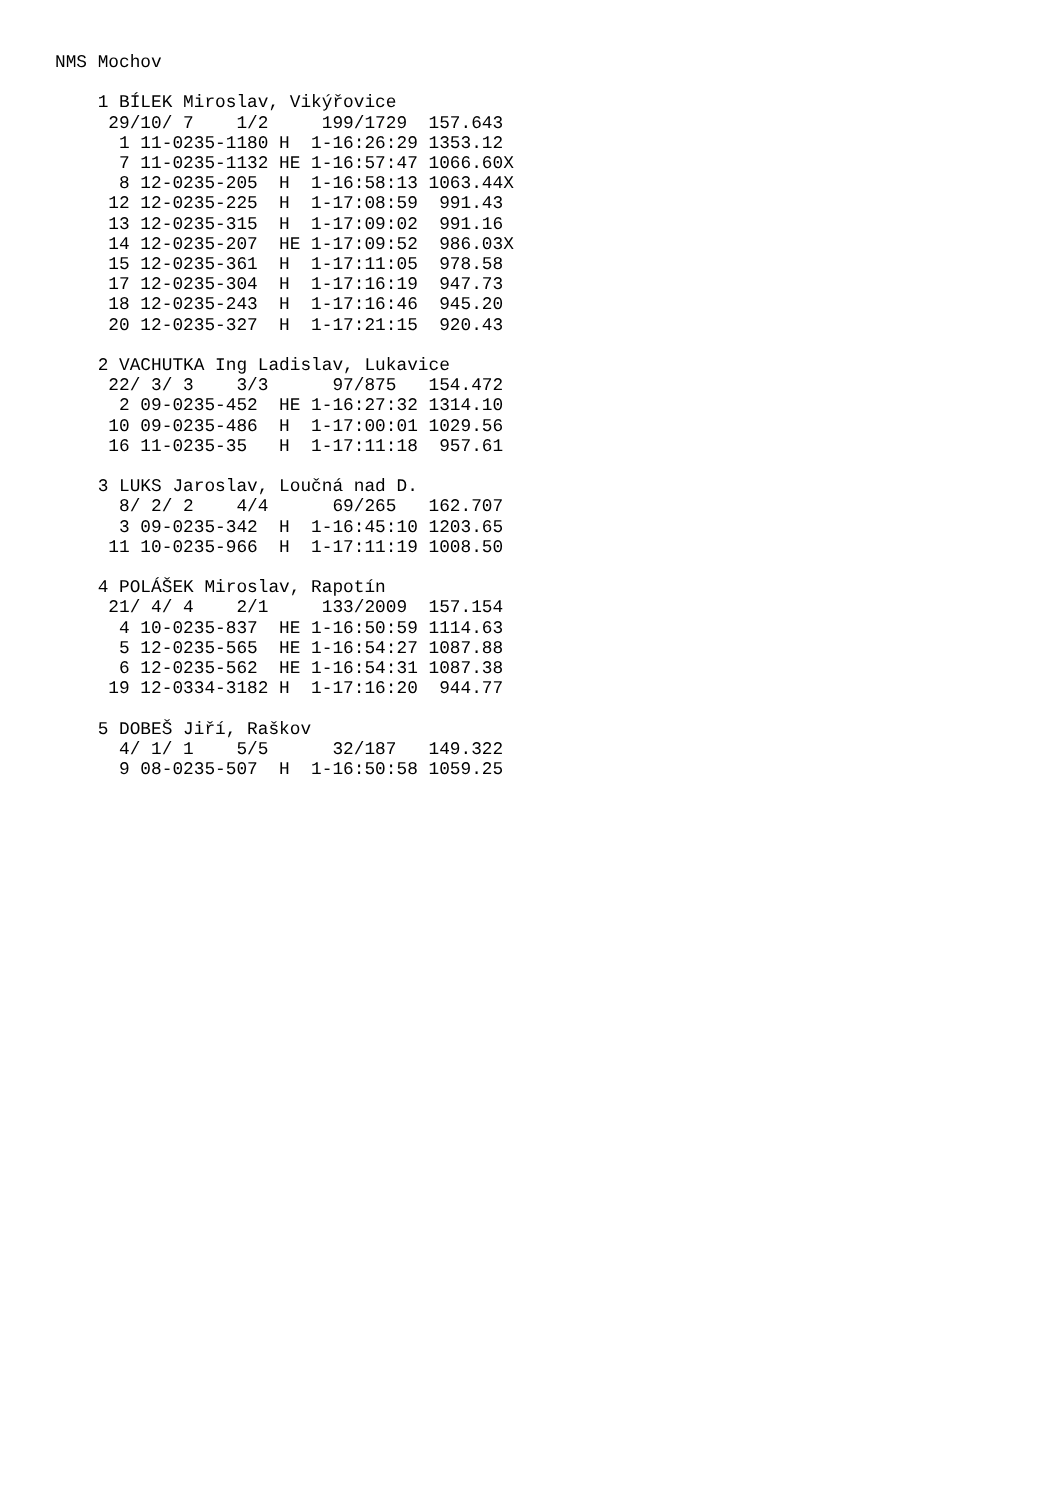NMS Mochov

    1 BÍLEK Miroslav, Vikýřovice
     29/10/ 7    1/2     199/1729  157.643
      1 11-0235-1180 H  1-16:26:29 1353.12
      7 11-0235-1132 HE 1-16:57:47 1066.60X
      8 12-0235-205  H  1-16:58:13 1063.44X
     12 12-0235-225  H  1-17:08:59  991.43
     13 12-0235-315  H  1-17:09:02  991.16
     14 12-0235-207  HE 1-17:09:52  986.03X
     15 12-0235-361  H  1-17:11:05  978.58
     17 12-0235-304  H  1-17:16:19  947.73
     18 12-0235-243  H  1-17:16:46  945.20
     20 12-0235-327  H  1-17:21:15  920.43

    2 VACHUTKA Ing Ladislav, Lukavice
     22/ 3/ 3    3/3      97/875   154.472
      2 09-0235-452  HE 1-16:27:32 1314.10
     10 09-0235-486  H  1-17:00:01 1029.56
     16 11-0235-35   H  1-17:11:18  957.61

    3 LUKS Jaroslav, Loučná nad D.
      8/ 2/ 2    4/4      69/265   162.707
      3 09-0235-342  H  1-16:45:10 1203.65
     11 10-0235-966  H  1-17:11:19 1008.50

    4 POLÁŠEK Miroslav, Rapotín
     21/ 4/ 4    2/1     133/2009  157.154
      4 10-0235-837  HE 1-16:50:59 1114.63
      5 12-0235-565  HE 1-16:54:27 1087.88
      6 12-0235-562  HE 1-16:54:31 1087.38
     19 12-0334-3182 H  1-17:16:20  944.77

    5 DOBEŠ Jiří, Raškov
      4/ 1/ 1    5/5      32/187   149.322
      9 08-0235-507  H  1-16:50:58 1059.25